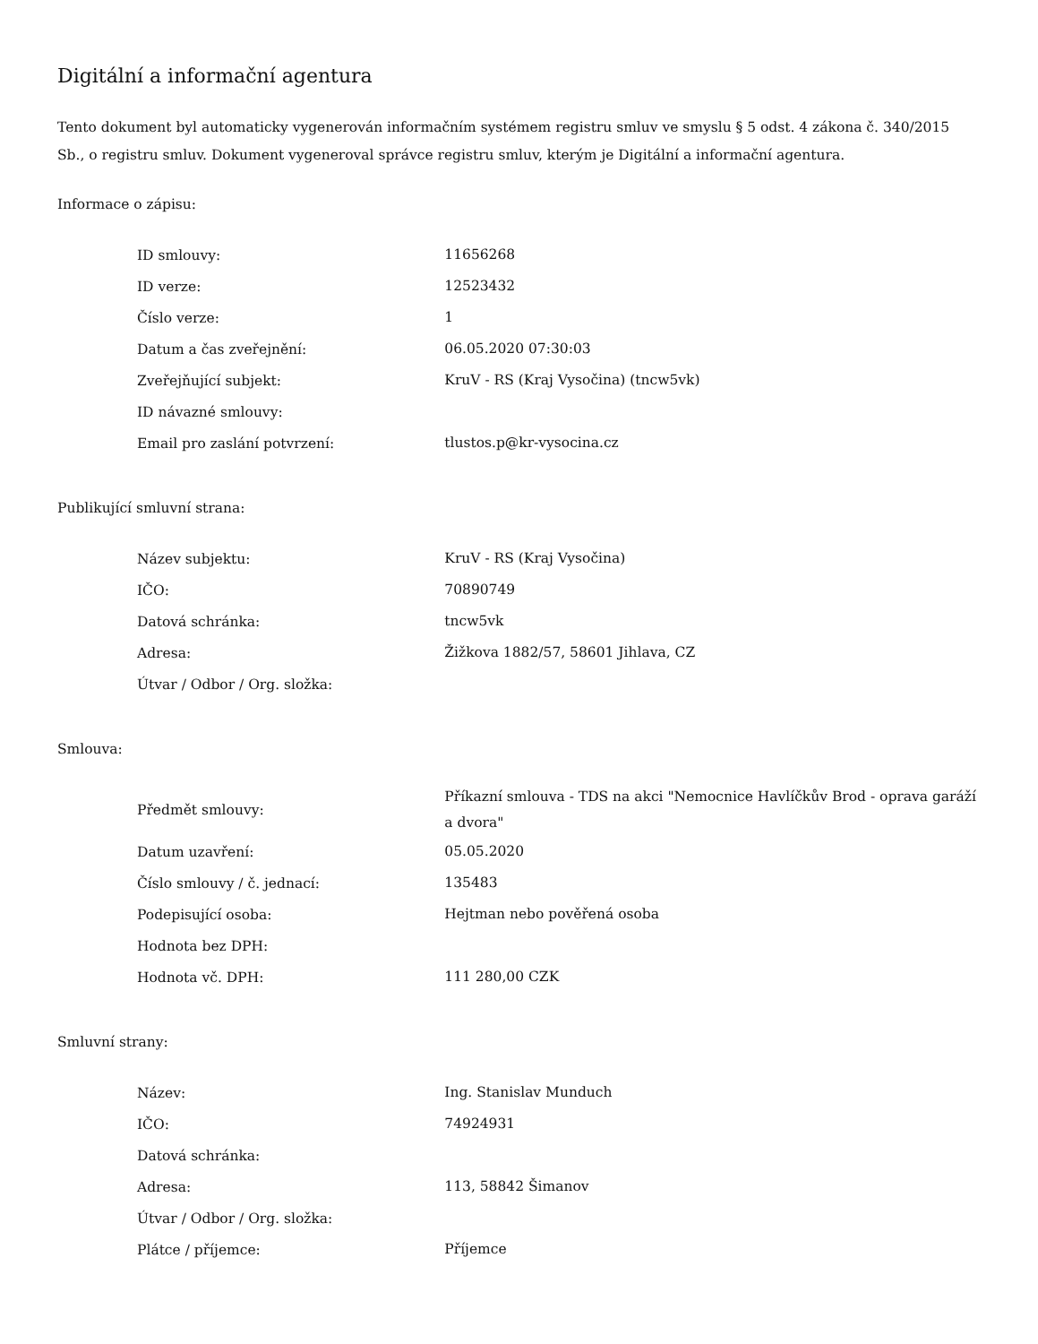Digitální a informační agentura
Tento dokument byl automaticky vygenerován informačním systémem registru smluv ve smyslu § 5 odst. 4 zákona č. 340/2015 Sb., o registru smluv. Dokument vygeneroval správce registru smluv, kterým je Digitální a informační agentura.
Informace o zápisu:
| ID smlouvy: | 11656268 |
| ID verze: | 12523432 |
| Číslo verze: | 1 |
| Datum a čas zveřejnění: | 06.05.2020 07:30:03 |
| Zveřejňující subjekt: | KruV - RS (Kraj Vysočina) (tncw5vk) |
| ID návazné smlouvy: | |
| Email pro zaslání potvrzení: | tlustos.p@kr-vysocina.cz |
Publikující smluvní strana:
| Název subjektu: | KruV - RS (Kraj Vysočina) |
| IČO: | 70890749 |
| Datová schránka: | tncw5vk |
| Adresa: | Žižkova 1882/57, 58601 Jihlava, CZ |
| Útvar / Odbor / Org. složka: | |
Smlouva:
| Předmět smlouvy: | Příkazní smlouva - TDS na akci "Nemocnice Havlíčkův Brod - oprava garáží a dvora" |
| Datum uzavření: | 05.05.2020 |
| Číslo smlouvy / č. jednací: | 135483 |
| Podepisující osoba: | Hejtman nebo pověřená osoba |
| Hodnota bez DPH: | |
| Hodnota vč. DPH: | 111 280,00 CZK |
Smluvní strany:
| Název: | Ing. Stanislav Munduch |
| IČO: | 74924931 |
| Datová schránka: | |
| Adresa: | 113, 58842 Šimanov |
| Útvar / Odbor / Org. složka: | |
| Plátce / příjemce: | Příjemce |